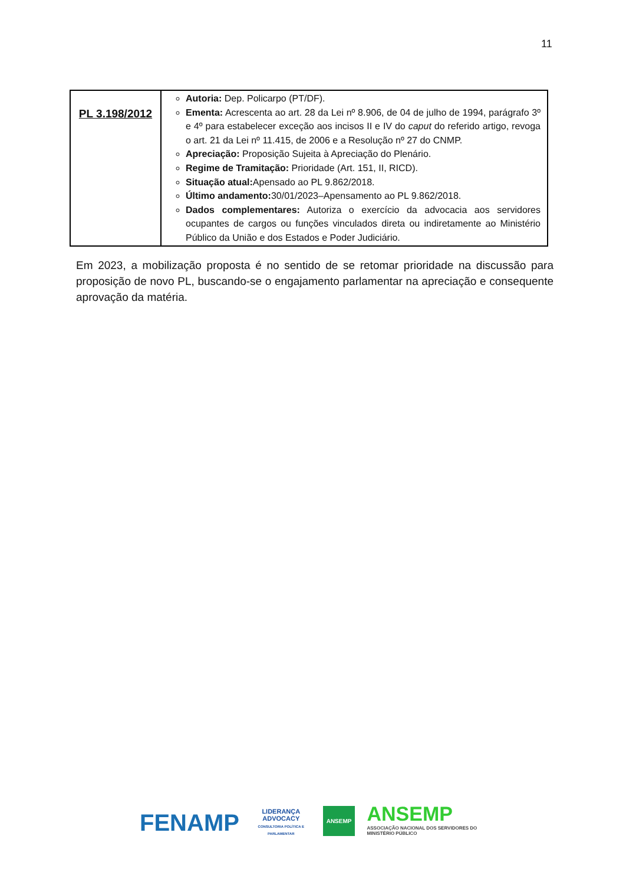11
| PL 3.198/2012 | Autoria: Dep. Policarpo (PT/DF). Ementa: Acrescenta ao art. 28 da Lei nº 8.906, de 04 de julho de 1994, parágrafo 3º e 4º para estabelecer exceção aos incisos II e IV do caput do referido artigo, revoga o art. 21 da Lei nº 11.415, de 2006 e a Resolução nº 27 do CNMP. Apreciação: Proposição Sujeita à Apreciação do Plenário. Regime de Tramitação: Prioridade (Art. 151, II, RICD). Situação atual: Apensado ao PL 9.862/2018. Último andamento: 30/01/2023–Apensamento ao PL 9.862/2018. Dados complementares: Autoriza o exercício da advocacia aos servidores ocupantes de cargos ou funções vinculados direta ou indiretamente ao Ministério Público da União e dos Estados e Poder Judiciário. |
Em 2023, a mobilização proposta é no sentido de se retomar prioridade na discussão para proposição de novo PL, buscando-se o engajamento parlamentar na apreciação e consequente aprovação da matéria.
FENAMP
LIDERANÇA ADVOCACY
CONSULTORIA POLÍTICA E PARLAMENTAR
ANSEMP
ANSEMP
ASSOCIAÇÃO NACIONAL DOS SERVIDORES DO MINISTÉRIO PÚBLICO